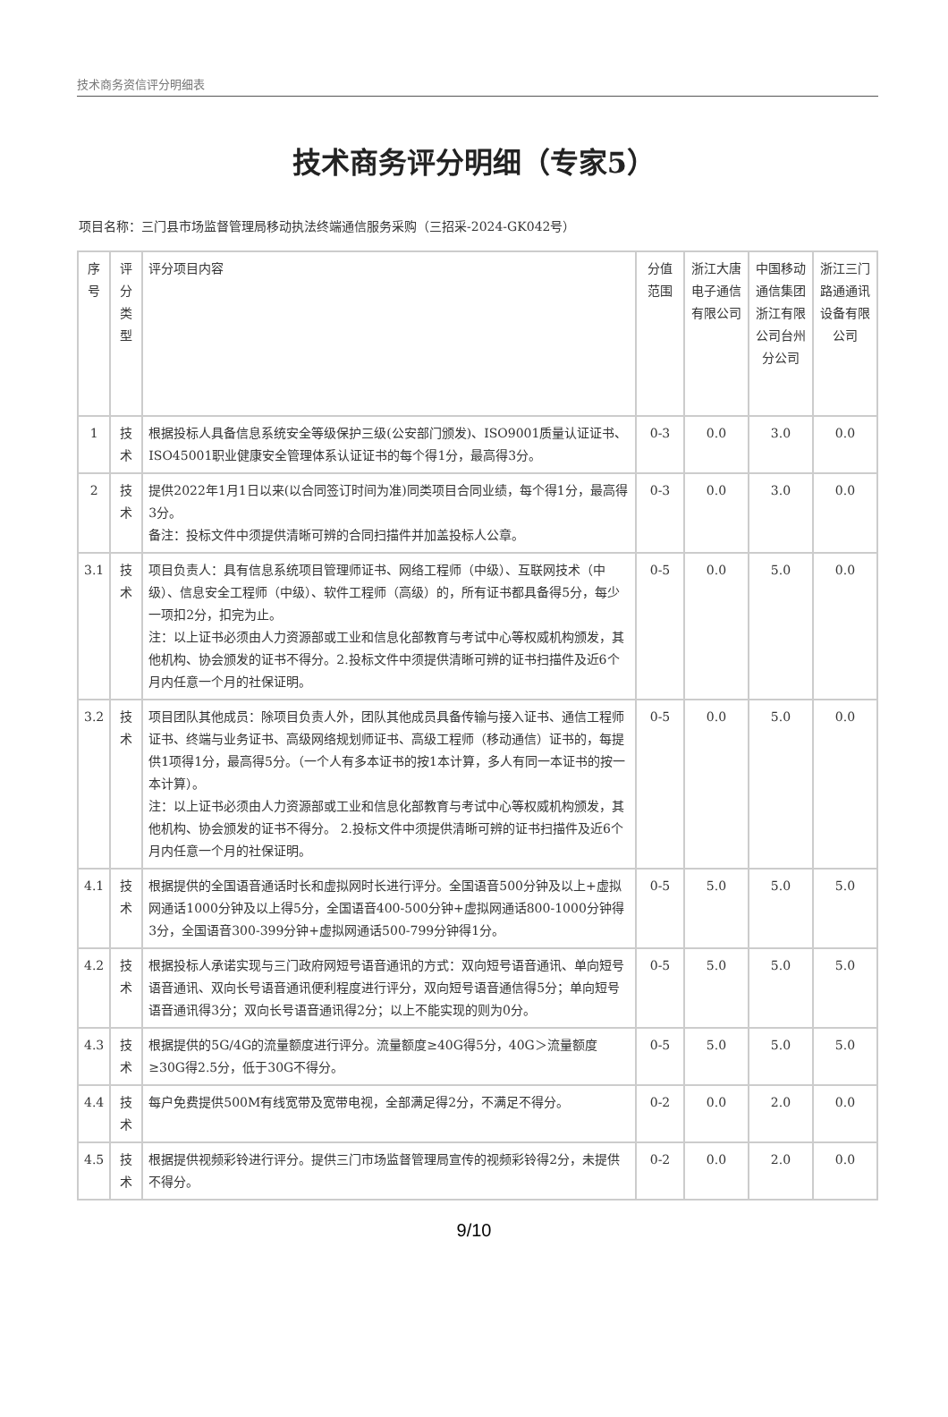技术商务资信评分明细表
技术商务评分明细（专家5）
项目名称：三门县市场监督管理局移动执法终端通信服务采购（三招采-2024-GK042号）
| 序号 | 评分类型 | 评分项目内容 | 分值范围 | 浙江大唐电子通信有限公司 | 中国移动通信集团浙江有限公司台州分公司 | 浙江三门路通通讯设备有限公司 |
| --- | --- | --- | --- | --- | --- | --- |
| 1 | 技术 | 根据投标人具备信息系统安全等级保护三级(公安部门颁发)、ISO9001质量认证证书、ISO45001职业健康安全管理体系认证证书的每个得1分，最高得3分。 | 0-3 | 0.0 | 3.0 | 0.0 |
| 2 | 技术 | 提供2022年1月1日以来(以合同签订时间为准)同类项目合同业绩，每个得1分，最高得3分。 备注：投标文件中须提供清晰可辨的合同扫描件并加盖投标人公章。 | 0-3 | 0.0 | 3.0 | 0.0 |
| 3.1 | 技术 | 项目负责人：具有信息系统项目管理师证书、网络工程师（中级）、互联网技术（中级）、信息安全工程师（中级）、软件工程师（高级）的，所有证书都具备得5分，每少一项扣2分，扣完为止。 注：以上证书必须由人力资源部或工业和信息化部教育与考试中心等权威机构颁发，其他机构、协会颁发的证书不得分。2.投标文件中须提供清晰可辨的证书扫描件及近6个月内任意一个月的社保证明。 | 0-5 | 0.0 | 5.0 | 0.0 |
| 3.2 | 技术 | 项目团队其他成员：除项目负责人外，团队其他成员具备传输与接入证书、通信工程师证书、终端与业务证书、高级网络规划师证书、高级工程师（移动通信）证书的，每提供1项得1分，最高得5分。（一个人有多本证书的按1本计算，多人有同一本证书的按一本计算）。 注：以上证书必须由人力资源部或工业和信息化部教育与考试中心等权威机构颁发，其他机构、协会颁发的证书不得分。 2.投标文件中须提供清晰可辨的证书扫描件及近6个月内任意一个月的社保证明。 | 0-5 | 0.0 | 5.0 | 0.0 |
| 4.1 | 技术 | 根据提供的全国语音通话时长和虚拟网时长进行评分。全国语音500分钟及以上+虚拟网通话1000分钟及以上得5分，全国语音400-500分钟+虚拟网通话800-1000分钟得3分，全国语音300-399分钟+虚拟网通话500-799分钟得1分。 | 0-5 | 5.0 | 5.0 | 5.0 |
| 4.2 | 技术 | 根据投标人承诺实现与三门政府网短号语音通讯的方式：双向短号语音通讯、单向短号语音通讯、双向长号语音通讯便利程度进行评分，双向短号语音通信得5分；单向短号语音通讯得3分；双向长号语音通讯得2分；以上不能实现的则为0分。 | 0-5 | 5.0 | 5.0 | 5.0 |
| 4.3 | 技术 | 根据提供的5G/4G的流量额度进行评分。流量额度≥40G得5分，40G＞流量额度≥30G得2.5分，低于30G不得分。 | 0-5 | 5.0 | 5.0 | 5.0 |
| 4.4 | 技术 | 每户免费提供500M有线宽带及宽带电视，全部满足得2分，不满足不得分。 | 0-2 | 0.0 | 2.0 | 0.0 |
| 4.5 | 技术 | 根据提供视频彩铃进行评分。提供三门市场监督管理局宣传的视频彩铃得2分，未提供不得分。 | 0-2 | 0.0 | 2.0 | 0.0 |
9/10